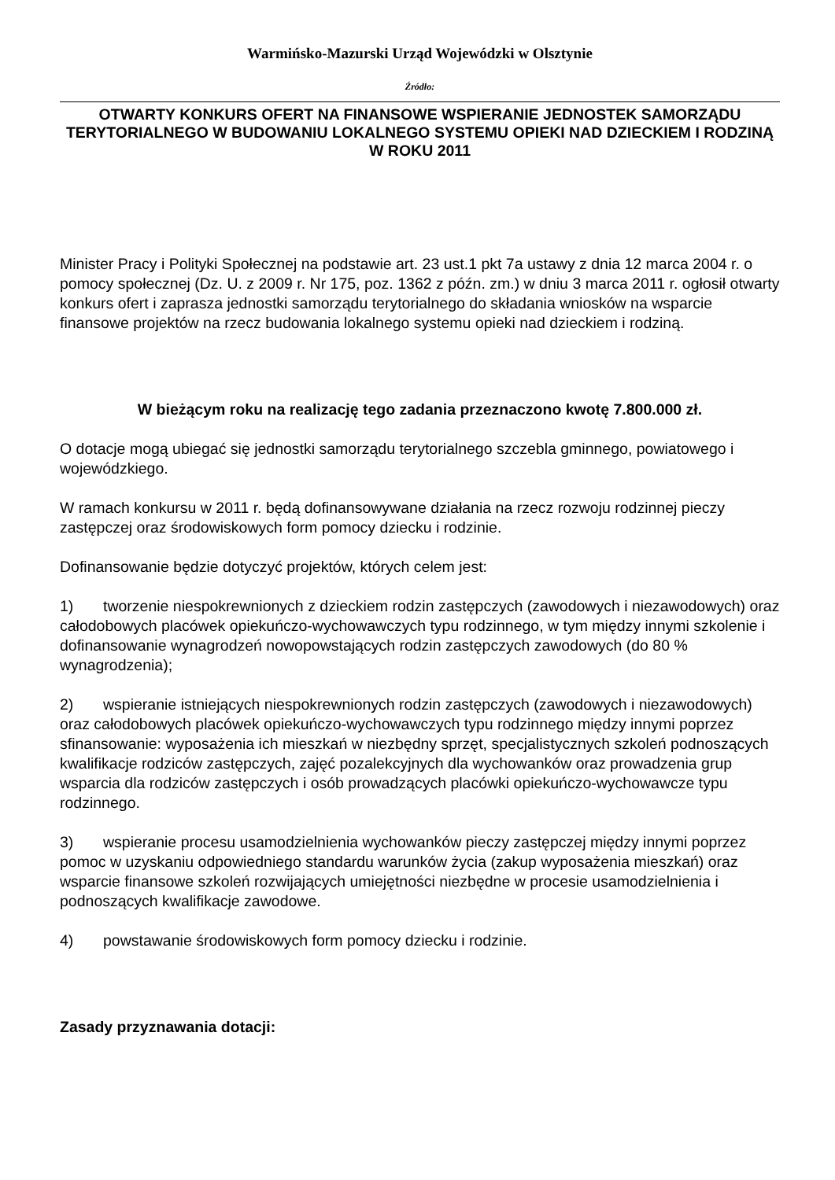Warmińsko-Mazurski Urząd Wojewódzki w Olsztynie
Źródło:
OTWARTY KONKURS OFERT NA FINANSOWE WSPIERANIE JEDNOSTEK SAMORZĄDU TERYTORIALNEGO W BUDOWANIU LOKALNEGO SYSTEMU OPIEKI NAD DZIECKIEM I RODZINĄ W ROKU 2011
Minister Pracy i Polityki Społecznej na podstawie art. 23 ust.1 pkt 7a ustawy z dnia 12 marca 2004 r. o pomocy społecznej (Dz. U. z 2009 r. Nr 175, poz. 1362 z późn. zm.) w dniu 3 marca 2011 r. ogłosił otwarty konkurs ofert i zaprasza jednostki samorządu terytorialnego do składania wniosków na wsparcie finansowe projektów na rzecz budowania lokalnego systemu opieki nad dzieckiem i rodziną.
W bieżącym roku na realizację tego zadania przeznaczono kwotę 7.800.000 zł.
O dotacje mogą ubiegać się jednostki samorządu terytorialnego szczebla gminnego, powiatowego i wojewódzkiego.
W ramach konkursu w 2011 r. będą dofinansowywane działania na rzecz rozwoju rodzinnej pieczy zastępczej oraz środowiskowych form pomocy dziecku i rodzinie.
Dofinansowanie będzie dotyczyć projektów, których celem jest:
1) tworzenie niespokrewnionych z dzieckiem rodzin zastępczych (zawodowych i niezawodowych) oraz całodobowych placówek opiekuńczo-wychowawczych typu rodzinnego, w tym między innymi szkolenie i dofinansowanie wynagrodzeń nowopowstających rodzin zastępczych zawodowych (do 80 % wynagrodzenia);
2) wspieranie istniejących niespokrewnionych rodzin zastępczych (zawodowych i niezawodowych) oraz całodobowych placówek opiekuńczo-wychowawczych typu rodzinnego między innymi poprzez sfinansowanie: wyposażenia ich mieszkań w niezbędny sprzęt, specjalistycznych szkoleń podnoszących kwalifikacje rodziców zastępczych, zajęć pozalekcyjnych dla wychowanków oraz prowadzenia grup wsparcia dla rodziców zastępczych i osób prowadzących placówki opiekuńczo-wychowawcze typu rodzinnego.
3) wspieranie procesu usamodzielnienia wychowanków pieczy zastępczej między innymi poprzez pomoc w uzyskaniu odpowiedniego standardu warunków życia (zakup wyposażenia mieszkań) oraz wsparcie finansowe szkoleń rozwijających umiejętności niezbędne w procesie usamodzielnienia i podnoszących kwalifikacje zawodowe.
4) powstawanie środowiskowych form pomocy dziecku i rodzinie.
Zasady przyznawania dotacji: